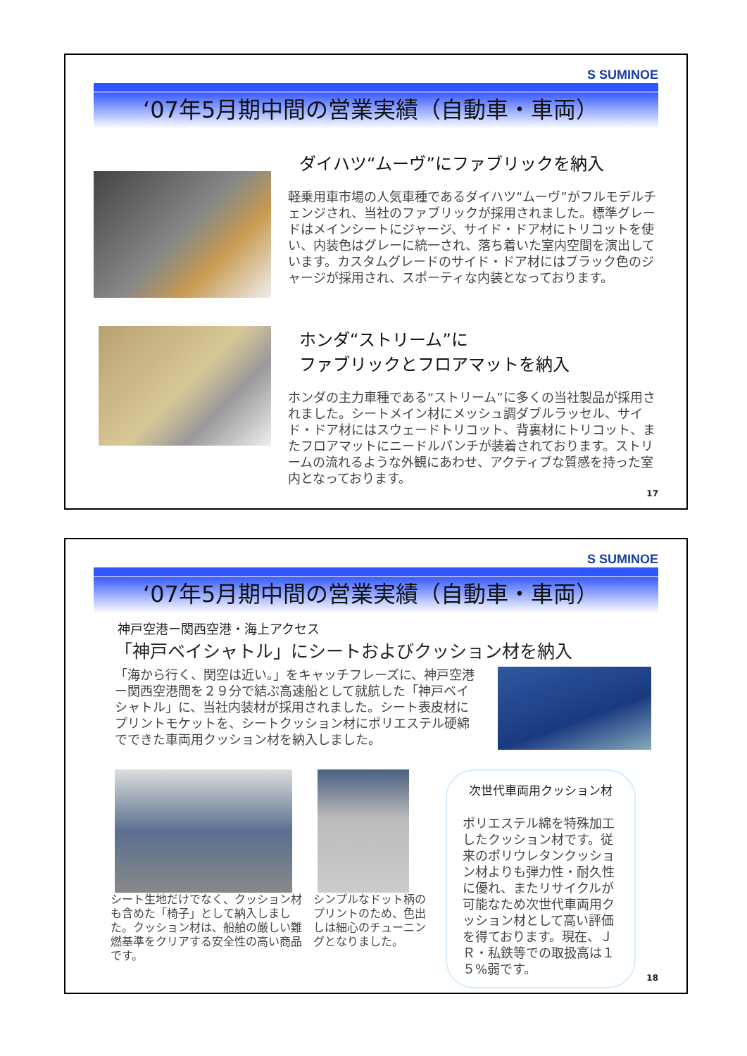S SUMINOE
‘07年5月期中間の営業実績（自動車・車両）
ダイハツ“ムーヴ”にファブリックを納入
軽乗用車市場の人気車種であるダイハツ“ムーヴ”がフルモデルチェンジされ、当社のファブリックが採用されました。標準グレードはメインシートにジャージ、サイド・ドア材にトリコットを使い、内装色はグレーに統一され、落ち着いた室内空間を演出しています。カスタムグレードのサイド・ドア材にはブラック色のジャージが採用され、スポーティな内装となっております。
ホンダ“ストリーム”に
ファブリックとフロアマットを納入
ホンダの主力車種である“ストリーム”に多くの当社製品が採用されました。シートメイン材にメッシュ調ダブルラッセル、サイド・ドア材にはスウェードトリコット、背裏材にトリコット、またフロアマットにニードルパンチが装着されております。ストリームの流れるような外観にあわせ、アクティブな質感を持った室内となっております。
17
S SUMINOE
‘07年5月期中間の営業実績（自動車・車両）
神戸空港ー関西空港・海上アクセス
「神戸ベイシャトル」にシートおよびクッション材を納入
「海から行く、関空は近い。」をキャッチフレーズに、神戸空港ー関西空港間を２９分で結ぶ高速船として就航した「神戸ベイシャトル」に、当社内装材が採用されました。シート表皮材にプリントモケットを、シートクッション材にポリエステル硬綿でできた車両用クッション材を納入しました。
シート生地だけでなく、クッション材も含めた「椅子」として納入しました。クッション材は、船舶の厳しい難燃基準をクリアする安全性の高い商品です。
シンプルなドット柄のプリントのため、色出しは細心のチューニングとなりました。
次世代車両用クッション材
ポリエステル綿を特殊加工したクッション材です。従来のポリウレタンクッション材よりも弾力性・耐久性に優れ、またリサイクルが可能なため次世代車両用クッション材として高い評価を得ております。現在、ＪＲ・私鉄等での取扱高は１５%弱です。
18